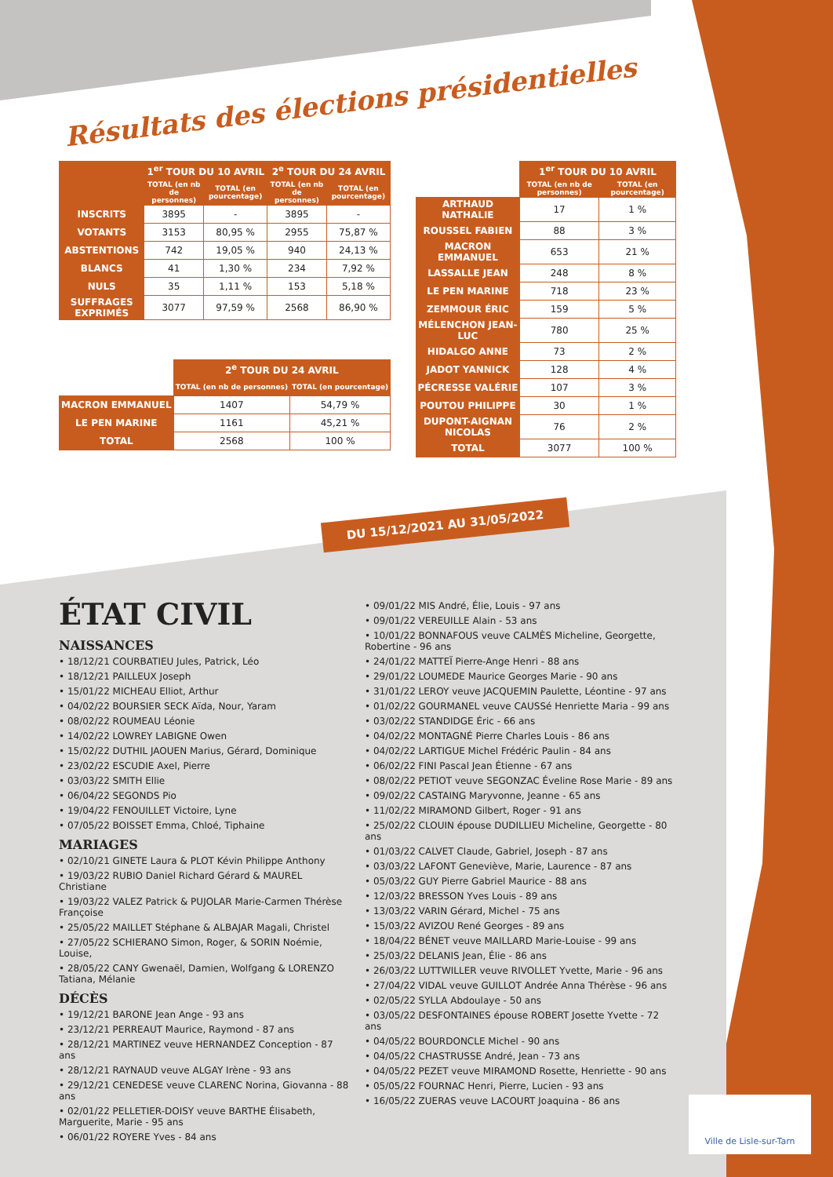Résultats des élections présidentielles
| | 1<sup>er</sup> TOUR DU 10 AVRIL | | 2<sup>e</sup> TOUR DU 24 AVRIL | |
| --- | --- | --- | --- | --- |
| | TOTAL (en nb de personnes) | TOTAL (en pourcentage) | TOTAL (en nb de personnes) | TOTAL (en pourcentage) |
| INSCRITS | 3895 | - | 3895 | - |
| VOTANTS | 3153 | 80,95 % | 2955 | 75,87 % |
| ABSTENTIONS | 742 | 19,05 % | 940 | 24,13 % |
| BLANCS | 41 | 1,30 % | 234 | 7,92 % |
| NULS | 35 | 1,11 % | 153 | 5,18 % |
| SUFFRAGES EXPRIMÉS | 3077 | 97,59 % | 2568 | 86,90 % |
| | 2<sup>e</sup> TOUR DU 24 AVRIL | |
| --- | --- | --- |
| | TOTAL (en nb de personnes) | TOTAL (en pourcentage) |
| MACRON EMMANUEL | 1407 | 54,79 % |
| LE PEN MARINE | 1161 | 45,21 % |
| TOTAL | 2568 | 100 % |
| | 1<sup>er</sup> TOUR DU 10 AVRIL | |
| --- | --- | --- |
| | TOTAL (en nb de personnes) | TOTAL (en pourcentage) |
| ARTHAUD NATHALIE | 17 | 1 % |
| ROUSSEL FABIEN | 88 | 3 % |
| MACRON EMMANUEL | 653 | 21 % |
| LASSALLE JEAN | 248 | 8 % |
| LE PEN MARINE | 718 | 23 % |
| ZEMMOUR ÉRIC | 159 | 5 % |
| MÉLENCHON JEAN-LUC | 780 | 25 % |
| HIDALGO ANNE | 73 | 2 % |
| JADOT YANNICK | 128 | 4 % |
| PÉCRESSE VALÉRIE | 107 | 3 % |
| POUTOU PHILIPPE | 30 | 1 % |
| DUPONT-AIGNAN NICOLAS | 76 | 2 % |
| TOTAL | 3077 | 100 % |
DU 15/12/2021 AU 31/05/2022
ÉTAT CIVIL
NAISSANCES
• 18/12/21 COURBATIEU Jules, Patrick, Léo
• 18/12/21 PAILLEUX Joseph
• 15/01/22 MICHEAU Elliot, Arthur
• 04/02/22 BOURSIER SECK Aïda, Nour, Yaram
• 08/02/22 ROUMEAU Léonie
• 14/02/22 LOWREY LABIGNE Owen
• 15/02/22 DUTHIL JAOUEN Marius, Gérard, Dominique
• 23/02/22 ESCUDIE Axel, Pierre
• 03/03/22 SMITH Ellie
• 06/04/22 SEGONDS Pio
• 19/04/22 FENOUILLET Victoire, Lyne
• 07/05/22 BOISSET Emma, Chloé, Tiphaine
MARIAGES
• 02/10/21 GINETE Laura & PLOT Kévin Philippe Anthony
• 19/03/22 RUBIO Daniel Richard Gérard & MAUREL Christiane
• 19/03/22 VALEZ Patrick & PUJOLAR Marie-Carmen Thérèse Françoise
• 25/05/22 MAILLET Stéphane & ALBAJAR Magali, Christel
• 27/05/22 SCHIERANO Simon, Roger, & SORIN Noémie, Louise,
• 28/05/22 CANY Gwenaël, Damien, Wolfgang & LORENZO Tatiana, Mélanie
DÉCÈS
• 19/12/21 BARONE Jean Ange - 93 ans
• 23/12/21 PERREAUT Maurice, Raymond - 87 ans
• 28/12/21 MARTINEZ veuve HERNANDEZ Conception - 87 ans
• 28/12/21 RAYNAUD veuve ALGAY Irène - 93 ans
• 29/12/21 CENEDESE veuve CLARENC Norina, Giovanna - 88 ans
• 02/01/22 PELLETIER-DOISY veuve BARTHE Élisabeth, Marguerite, Marie - 95 ans
• 06/01/22 ROYERE Yves - 84 ans
• 09/01/22 MIS André, Élie, Louis - 97 ans
• 09/01/22 VEREUILLE Alain - 53 ans
• 10/01/22 BONNAFOUS veuve CALMÈS Micheline, Georgette, Robertine - 96 ans
• 24/01/22 MATTEÏ Pierre-Ange Henri - 88 ans
• 29/01/22 LOUMEDE Maurice Georges Marie - 90 ans
• 31/01/22 LEROY veuve JACQUEMIN Paulette, Léontine - 97 ans
• 01/02/22 GOURMANEL veuve CAUSSé Henriette Maria - 99 ans
• 03/02/22 STANDIDGE Éric - 66 ans
• 04/02/22 MONTAGNÉ Pierre Charles Louis - 86 ans
• 04/02/22 LARTIGUE Michel Frédéric Paulin - 84 ans
• 06/02/22 FINI Pascal Jean Étienne - 67 ans
• 08/02/22 PETIOT veuve SEGONZAC Éveline Rose Marie - 89 ans
• 09/02/22 CASTAING Maryvonne, Jeanne - 65 ans
• 11/02/22 MIRAMOND Gilbert, Roger - 91 ans
• 25/02/22 CLOUIN épouse DUDILLIEU Micheline, Georgette - 80 ans
• 01/03/22 CALVET Claude, Gabriel, Joseph - 87 ans
• 03/03/22 LAFONT Geneviève, Marie, Laurence - 87 ans
• 05/03/22 GUY Pierre Gabriel Maurice - 88 ans
• 12/03/22 BRESSON Yves Louis - 89 ans
• 13/03/22 VARIN Gérard, Michel - 75 ans
• 15/03/22 AVIZOU René Georges - 89 ans
• 18/04/22 BÉNET veuve MAILLARD Marie-Louise - 99 ans
• 25/03/22 DELANIS Jean, Élie - 86 ans
• 26/03/22 LUTTWILLER veuve RIVOLLET Yvette, Marie - 96 ans
• 27/04/22 VIDAL veuve GUILLOT Andrée Anna Thérèse - 96 ans
• 02/05/22 SYLLA Abdoulaye - 50 ans
• 03/05/22 DESFONTAINES épouse ROBERT Josette Yvette - 72 ans
• 04/05/22 BOURDONCLE Michel - 90 ans
• 04/05/22 CHASTRUSSE André, Jean - 73 ans
• 04/05/22 PEZET veuve MIRAMOND Rosette, Henriette - 90 ans
• 05/05/22 FOURNAC Henri, Pierre, Lucien - 93 ans
• 16/05/22 ZUERAS veuve LACOURT Joaquina - 86 ans
Ville de Lisle-sur-Tarn